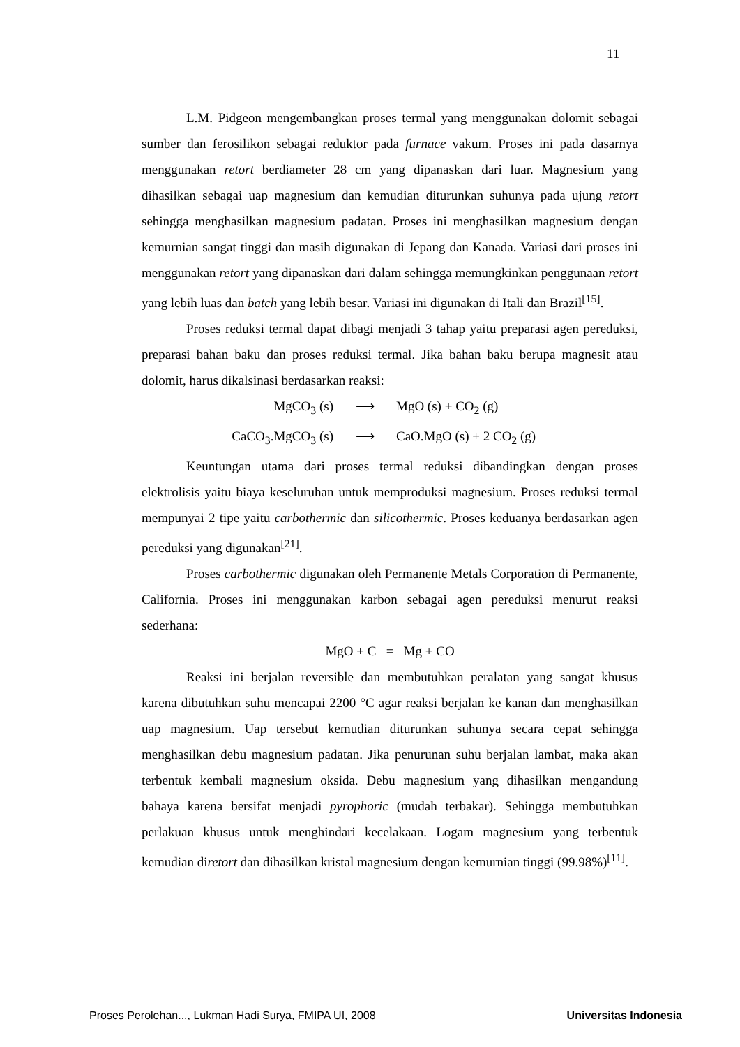11
L.M. Pidgeon mengembangkan proses termal yang menggunakan dolomit sebagai sumber dan ferosilikon sebagai reduktor pada furnace vakum. Proses ini pada dasarnya menggunakan retort berdiameter 28 cm yang dipanaskan dari luar. Magnesium yang dihasilkan sebagai uap magnesium dan kemudian diturunkan suhunya pada ujung retort sehingga menghasilkan magnesium padatan. Proses ini menghasilkan magnesium dengan kemurnian sangat tinggi dan masih digunakan di Jepang dan Kanada. Variasi dari proses ini menggunakan retort yang dipanaskan dari dalam sehingga memungkinkan penggunaan retort yang lebih luas dan batch yang lebih besar. Variasi ini digunakan di Itali dan Brazil<sup>[15]</sup>.
Proses reduksi termal dapat dibagi menjadi 3 tahap yaitu preparasi agen pereduksi, preparasi bahan baku dan proses reduksi termal. Jika bahan baku berupa magnesit atau dolomit, harus dikalsinasi berdasarkan reaksi:
MgCO<sub>3</sub> (s) ⟶ MgO (s) + CO<sub>2</sub> (g)
CaCO<sub>3</sub>.MgCO<sub>3</sub> (s) ⟶ CaO.MgO (s) + 2 CO<sub>2</sub> (g)
Keuntungan utama dari proses termal reduksi dibandingkan dengan proses elektrolisis yaitu biaya keseluruhan untuk memproduksi magnesium. Proses reduksi termal mempunyai 2 tipe yaitu carbothermic dan silicothermic. Proses keduanya berdasarkan agen pereduksi yang digunakan<sup>[21]</sup>.
Proses carbothermic digunakan oleh Permanente Metals Corporation di Permanente, California. Proses ini menggunakan karbon sebagai agen pereduksi menurut reaksi sederhana:
MgO + C = Mg + CO
Reaksi ini berjalan reversible dan membutuhkan peralatan yang sangat khusus karena dibutuhkan suhu mencapai 2200 °C agar reaksi berjalan ke kanan dan menghasilkan uap magnesium. Uap tersebut kemudian diturunkan suhunya secara cepat sehingga menghasilkan debu magnesium padatan. Jika penurunan suhu berjalan lambat, maka akan terbentuk kembali magnesium oksida. Debu magnesium yang dihasilkan mengandung bahaya karena bersifat menjadi pyrophoric (mudah terbakar). Sehingga membutuhkan perlakuan khusus untuk menghindari kecelakaan. Logam magnesium yang terbentuk kemudian diretort dan dihasilkan kristal magnesium dengan kemurnian tinggi (99.98%)<sup>[11]</sup>.
Proses Perolehan..., Lukman Hadi Surya, FMIPA UI, 2008 Universitas Indonesia